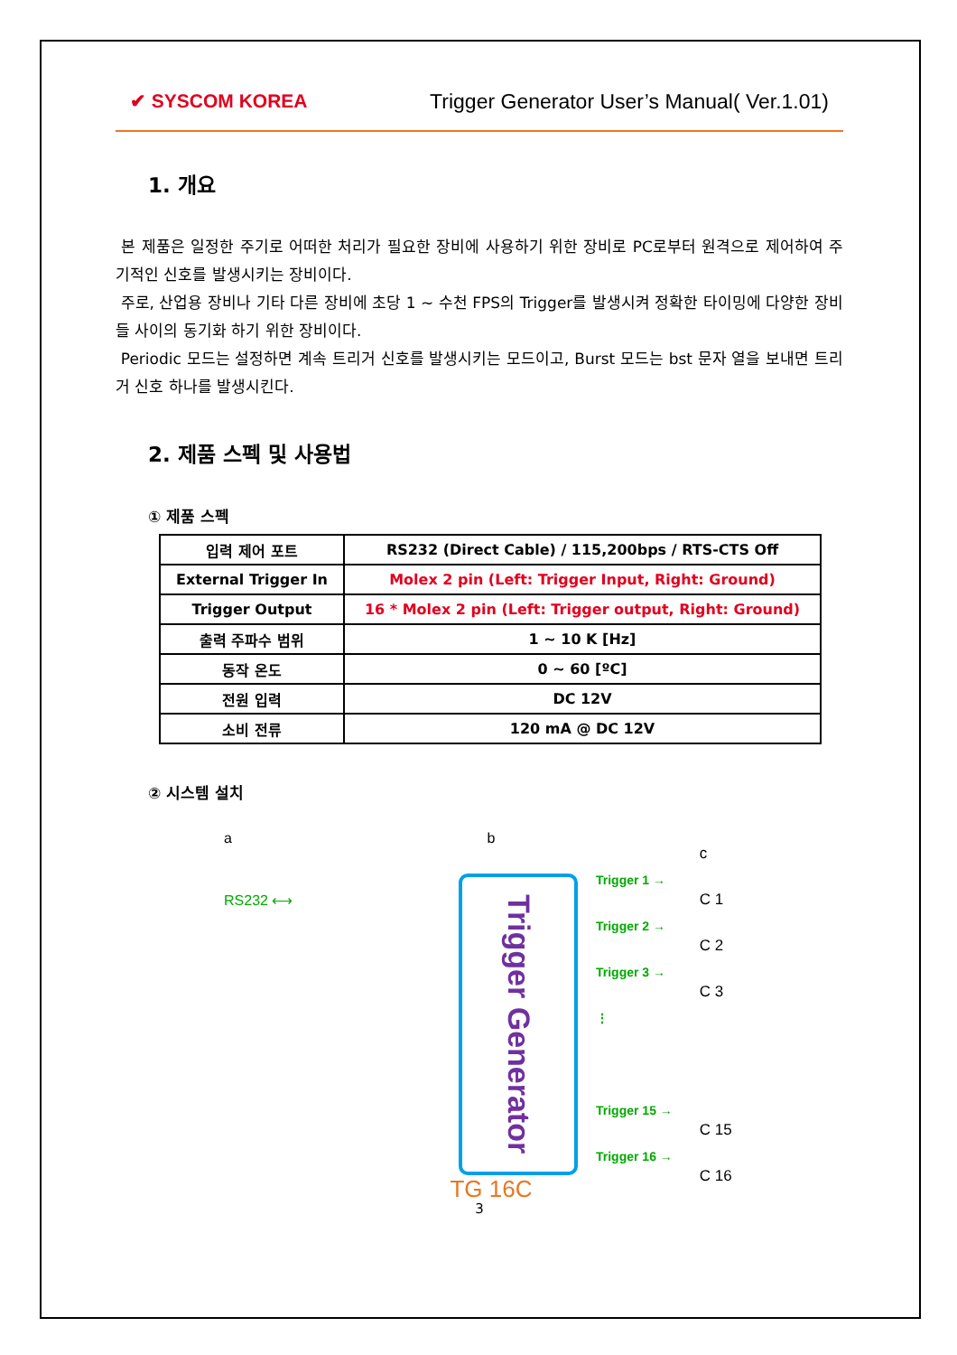✔ SYSCOM KOREA Trigger Generator User’s Manual( Ver.1.01)
1. 개요
본 제품은 일정한 주기로 어떠한 처리가 필요한 장비에 사용하기 위한 장비로 PC로부터 원격으로 제어하여 주기적인 신호를 발생시키는 장비이다.
주로, 산업용 장비나 기타 다른 장비에 초당 1 ~ 수천 FPS의 Trigger를 발생시켜 정확한 타이밍에 다양한 장비들 사이의 동기화 하기 위한 장비이다.
Periodic 모드는 설정하면 계속 트리거 신호를 발생시키는 모드이고, Burst 모드는 bst 문자 열을 보내면 트리거 신호 하나를 발생시킨다.
2. 제품 스펙 및 사용법
① 제품 스펙
| 입력 제어 포트 | RS232 (Direct Cable) / 115,200bps / RTS-CTS Off |
| External Trigger In | Molex 2 pin (Left: Trigger Input, Right: Ground) |
| Trigger Output | 16 * Molex 2 pin (Left: Trigger output, Right: Ground) |
| 출력 주파수 범위 | 1 ~ 10 K [Hz] |
| 동작 온도 | 0 ~ 60 [ºC] |
| 전원 입력 | DC 12V |
| 소비 전류 | 120 mA @ DC 12V |
② 시스템 설치
a
RS232 ⟷
b
Trigger Generator
TG 16C
Trigger 1 →
Trigger 2 →
Trigger 3 →
⋮
Trigger 15 →
Trigger 16 →
c
C 1
C 2
C 3
C 15
C 16
3